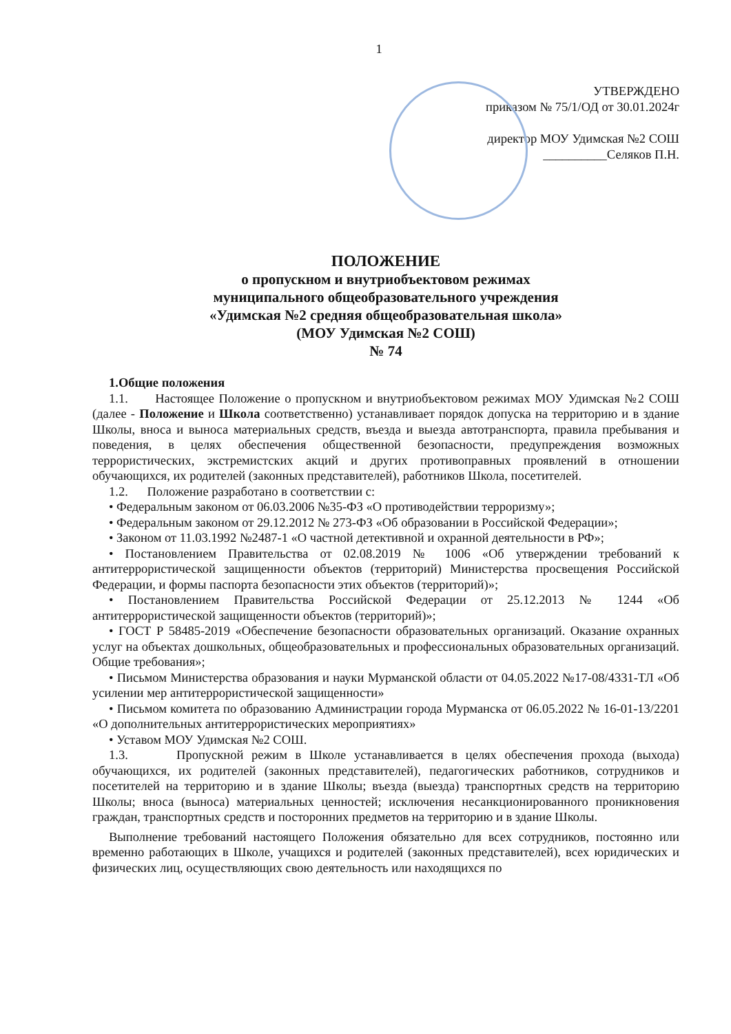1
УТВЕРЖДЕНО
приказом № 75/1/ОД от 30.01.2024г
директор МОУ Удимская №2 СОШ
__________Селяков П.Н.
ПОЛОЖЕНИЕ
о пропускном и внутриобъектовом режимах
муниципального общеобразовательного учреждения
«Удимская №2 средняя общеобразовательная школа»
(МОУ Удимская №2 СОШ)
№ 74
1.Общие положения
1.1. Настоящее Положение о пропускном и внутриобъектовом режимах МОУ Удимская №2 СОШ (далее - Положение и Школа соответственно) устанавливает порядок допуска на территорию и в здание Школы, вноса и выноса материальных средств, въезда и выезда автотранспорта, правила пребывания и поведения, в целях обеспечения общественной безопасности, предупреждения возможных террористических, экстремистских акций и других противоправных проявлений в отношении обучающихся, их родителей (законных представителей), работников Школа, посетителей.
1.2. Положение разработано в соответствии с:
• Федеральным законом от 06.03.2006 №35-ФЗ «О противодействии терроризму»;
• Федеральным законом от 29.12.2012 № 273-ФЗ «Об образовании в Российской Федерации»;
• Законом от 11.03.1992 №2487-1 «О частной детективной и охранной деятельности в РФ»;
• Постановлением Правительства от 02.08.2019 № 1006 «Об утверждении требований к антитеррористической защищенности объектов (территорий) Министерства просвещения Российской Федерации, и формы паспорта безопасности этих объектов (территорий)»;
• Постановлением Правительства Российской Федерации от 25.12.2013 № 1244 «Об антитеррористической защищенности объектов (территорий)»;
• ГОСТ Р 58485-2019 «Обеспечение безопасности образовательных организаций. Оказание охранных услуг на объектах дошкольных, общеобразовательных и профессиональных образовательных организаций. Общие требования»;
• Письмом Министерства образования и науки Мурманской области от 04.05.2022 №17-08/4331-ТЛ «Об усилении мер антитеррористической защищенности»
• Письмом комитета по образованию Администрации города Мурманска от 06.05.2022 № 16-01-13/2201 «О дополнительных антитеррористических мероприятиях»
• Уставом МОУ Удимская №2 СОШ.
1.3. Пропускной режим в Школе устанавливается в целях обеспечения прохода (выхода) обучающихся, их родителей (законных представителей), педагогических работников, сотрудников и посетителей на территорию и в здание Школы; въезда (выезда) транспортных средств на территорию Школы; вноса (выноса) материальных ценностей; исключения несанкционированного проникновения граждан, транспортных средств и посторонних предметов на территорию и в здание Школы.
Выполнение требований настоящего Положения обязательно для всех сотрудников, постоянно или временно работающих в Школе, учащихся и родителей (законных представителей), всех юридических и физических лиц, осуществляющих свою деятельность или находящихся по